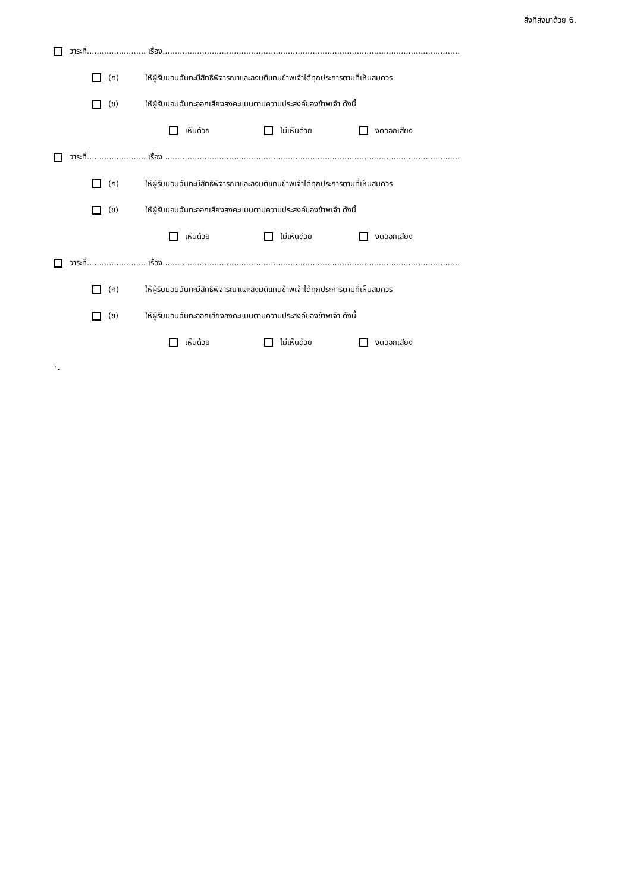สิ่งที่ส่งมาด้วย 6.
วาระที่........................ เรื่อง.........................................................................................................................
(ก) ให้ผู้รับมอบฉันทะมีสิทธิพิจารณาและลงมติแทนข้าพเจ้าได้ทุกประการตามที่เห็นสมควร
(ข) ให้ผู้รับมอบฉันทะออกเสียงลงคะแนนตามความประสงค์ของข้าพเจ้า ดังนี้
เห็นด้วย ไม่เห็นด้วย งดออกเสียง
วาระที่........................ เรื่อง.........................................................................................................................
(ก) ให้ผู้รับมอบฉันทะมีสิทธิพิจารณาและลงมติแทนข้าพเจ้าได้ทุกประการตามที่เห็นสมควร
(ข) ให้ผู้รับมอบฉันทะออกเสียงลงคะแนนตามความประสงค์ของข้าพเจ้า ดังนี้
เห็นด้วย ไม่เห็นด้วย งดออกเสียง
วาระที่........................ เรื่อง.........................................................................................................................
(ก) ให้ผู้รับมอบฉันทะมีสิทธิพิจารณาและลงมติแทนข้าพเจ้าได้ทุกประการตามที่เห็นสมควร
(ข) ให้ผู้รับมอบฉันทะออกเสียงลงคะแนนตามความประสงค์ของข้าพเจ้า ดังนี้
เห็นด้วย ไม่เห็นด้วย งดออกเสียง
`-